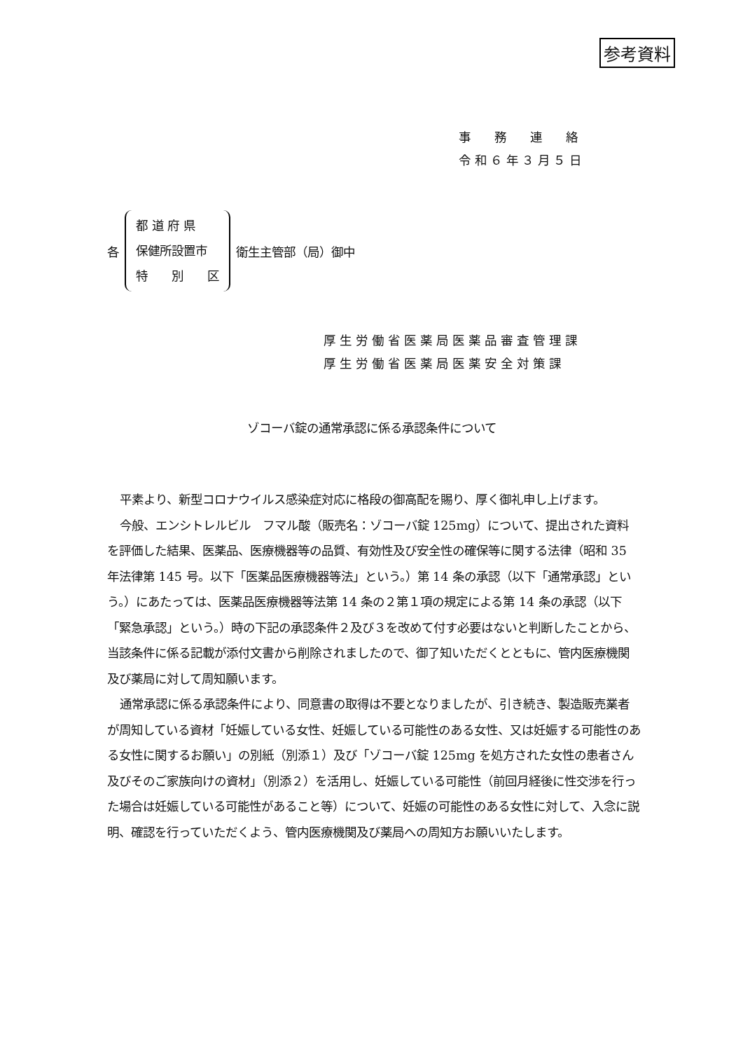参考資料
事　　務　　連　　絡
令 和 ６ 年 ３ 月 ５ 日
各
都 道 府 県
保健所設置市
特　　別　　区
衛生主管部（局）御中
厚生労働省医薬局医薬品審査管理課
厚生労働省医薬局医薬安全対策課
ゾコーバ錠の通常承認に係る承認条件について
平素より、新型コロナウイルス感染症対応に格段の御高配を賜り、厚く御礼申し上げます。
今般、エンシトレルビル　フマル酸（販売名：ゾコーバ錠 125mg）について、提出された資料を評価した結果、医薬品、医療機器等の品質、有効性及び安全性の確保等に関する法律（昭和 35 年法律第 145 号。以下「医薬品医療機器等法」という。）第 14 条の承認（以下「通常承認」という。）にあたっては、医薬品医療機器等法第 14 条の２第１項の規定による第 14 条の承認（以下「緊急承認」という。）時の下記の承認条件２及び３を改めて付す必要はないと判断したことから、当該条件に係る記載が添付文書から削除されましたので、御了知いただくとともに、管内医療機関及び薬局に対して周知願います。
通常承認に係る承認条件により、同意書の取得は不要となりましたが、引き続き、製造販売業者が周知している資材「妊娠している女性、妊娠している可能性のある女性、又は妊娠する可能性のある女性に関するお願い」の別紙（別添１）及び「ゾコーバ錠 125mg を処方された女性の患者さん及びそのご家族向けの資材」（別添２）を活用し、妊娠している可能性（前回月経後に性交渉を行った場合は妊娠している可能性があること等）について、妊娠の可能性のある女性に対して、入念に説明、確認を行っていただくよう、管内医療機関及び薬局への周知方お願いいたします。